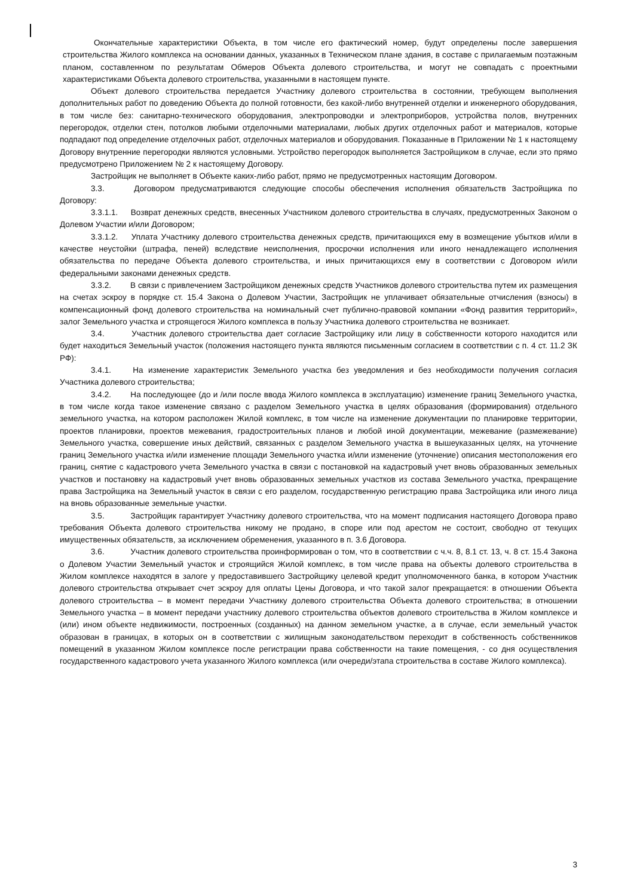Окончательные характеристики Объекта, в том числе его фактический номер, будут определены после завершения строительства Жилого комплекса на основании данных, указанных в Техническом плане здания, в составе с прилагаемым поэтажным планом, составленном по результатам Обмеров Объекта долевого строительства, и могут не совпадать с проектными характеристиками Объекта долевого строительства, указанными в настоящем пункте.
Объект долевого строительства передается Участнику долевого строительства в состоянии, требующем выполнения дополнительных работ по доведению Объекта до полной готовности, без какой-либо внутренней отделки и инженерного оборудования, в том числе без: санитарно-технического оборудования, электропроводки и электроприборов, устройства полов, внутренних перегородок, отделки стен, потолков любыми отделочными материалами, любых других отделочных работ и материалов, которые подпадают под определение отделочных работ, отделочных материалов и оборудования. Показанные в Приложении № 1 к настоящему Договору внутренние перегородки являются условными. Устройство перегородок выполняется Застройщиком в случае, если это прямо предусмотрено Приложением № 2 к настоящему Договору.
Застройщик не выполняет в Объекте каких-либо работ, прямо не предусмотренных настоящим Договором.
3.3. Договором предусматриваются следующие способы обеспечения исполнения обязательств Застройщика по Договору:
3.3.1.1. Возврат денежных средств, внесенных Участником долевого строительства в случаях, предусмотренных Законом о Долевом Участии и/или Договором;
3.3.1.2. Уплата Участнику долевого строительства денежных средств, причитающихся ему в возмещение убытков и/или в качестве неустойки (штрафа, пеней) вследствие неисполнения, просрочки исполнения или иного ненадлежащего исполнения обязательства по передаче Объекта долевого строительства, и иных причитающихся ему в соответствии с Договором и/или федеральными законами денежных средств.
3.3.2. В связи с привлечением Застройщиком денежных средств Участников долевого строительства путем их размещения на счетах эскроу в порядке ст. 15.4 Закона о Долевом Участии, Застройщик не уплачивает обязательные отчисления (взносы) в компенсационный фонд долевого строительства на номинальный счет публично-правовой компании «Фонд развития территорий», залог Земельного участка и строящегося Жилого комплекса в пользу Участника долевого строительства не возникает.
3.4. Участник долевого строительства дает согласие Застройщику или лицу в собственности которого находится или будет находиться Земельный участок (положения настоящего пункта являются письменным согласием в соответствии с п. 4 ст. 11.2 ЗК РФ):
3.4.1. На изменение характеристик Земельного участка без уведомления и без необходимости получения согласия Участника долевого строительства;
3.4.2. На последующее (до и /или после ввода Жилого комплекса в эксплуатацию) изменение границ Земельного участка, в том числе когда такое изменение связано с разделом Земельного участка в целях образования (формирования) отдельного земельного участка, на котором расположен Жилой комплекс, в том числе на изменение документации по планировке территории, проектов планировки, проектов межевания, градостроительных планов и любой иной документации, межевание (размежевание) Земельного участка, совершение иных действий, связанных с разделом Земельного участка в вышеуказанных целях, на уточнение границ Земельного участка и/или изменение площади Земельного участка и/или изменение (уточнение) описания местоположения его границ, снятие с кадастрового учета Земельного участка в связи с постановкой на кадастровый учет вновь образованных земельных участков и постановку на кадастровый учет вновь образованных земельных участков из состава Земельного участка, прекращение права Застройщика на Земельный участок в связи с его разделом, государственную регистрацию права Застройщика или иного лица на вновь образованные земельные участки.
3.5. Застройщик гарантирует Участнику долевого строительства, что на момент подписания настоящего Договора право требования Объекта долевого строительства никому не продано, в споре или под арестом не состоит, свободно от текущих имущественных обязательств, за исключением обременения, указанного в п. 3.6 Договора.
3.6. Участник долевого строительства проинформирован о том, что в соответствии с ч.ч. 8, 8.1 ст. 13, ч. 8 ст. 15.4 Закона о Долевом Участии Земельный участок и строящийся Жилой комплекс, в том числе права на объекты долевого строительства в Жилом комплексе находятся в залоге у предоставившего Застройщику целевой кредит уполномоченного банка, в котором Участник долевого строительства открывает счет эскроу для оплаты Цены Договора, и что такой залог прекращается: в отношении Объекта долевого строительства – в момент передачи Участнику долевого строительства Объекта долевого строительства; в отношении Земельного участка – в момент передачи участнику долевого строительства объектов долевого строительства в Жилом комплексе и (или) ином объекте недвижимости, построенных (созданных) на данном земельном участке, а в случае, если земельный участок образован в границах, в которых он в соответствии с жилищным законодательством переходит в собственность собственников помещений в указанном Жилом комплексе после регистрации права собственности на такие помещения, - со дня осуществления государственного кадастрового учета указанного Жилого комплекса (или очереди/этапа строительства в составе Жилого комплекса).
3